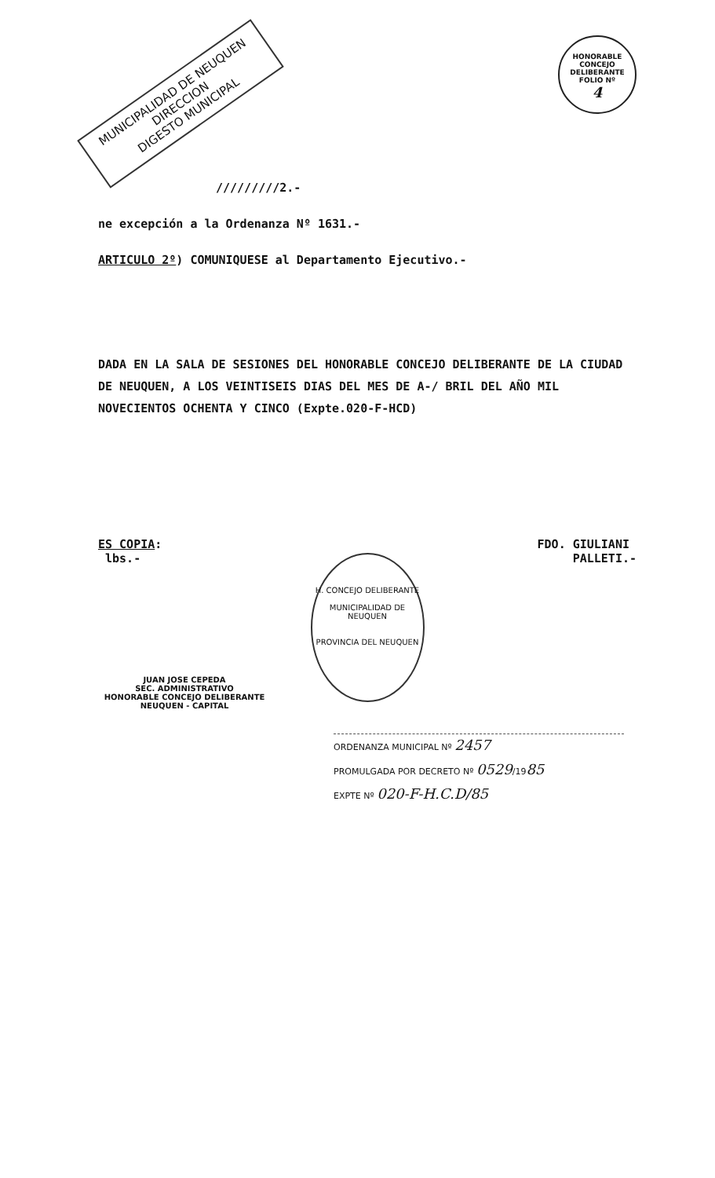MUNICIPALIDAD DE NEUQUEN
DIRECCION
DIGESTO MUNICIPAL
HONORABLE CONCEJO DELIBERANTE
FOLIO Nº
4
/////////2.-
ne excepción a la Ordenanza Nº 1631.-
ARTICULO 2º) COMUNIQUESE al Departamento Ejecutivo.-
DADA EN LA SALA DE SESIONES DEL HONORABLE CONCEJO DELIBERANTE DE LA CIUDAD DE NEUQUEN, A LOS VEINTISEIS DIAS DEL MES DE A-/ BRIL DEL AÑO MIL NOVECIENTOS OCHENTA Y CINCO (Expte.020-F-HCD)
ES COPIA:
lbs.-
FDO. GIULIANI
PALLETI.-
JUAN JOSE CEPEDA
SEC. ADMINISTRATIVO
HONORABLE CONCEJO DELIBERANTE
NEUQUEN - CAPITAL
H. CONCEJO DELIBERANTE
MUNICIPALIDAD DE NEUQUEN
PROVINCIA DEL NEUQUEN
ORDENANZA MUNICIPAL Nº 2457
PROMULGADA POR DECRETO Nº 0529/1985
EXPTE Nº 020-F-H.C.D/85